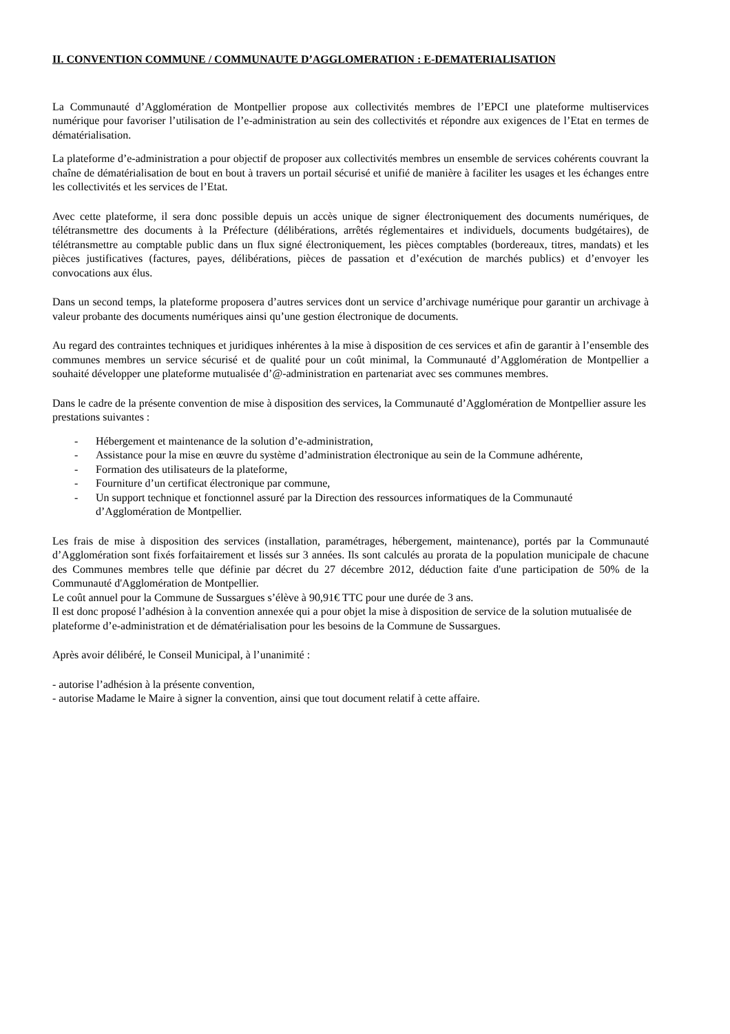II. CONVENTION COMMUNE / COMMUNAUTE D’AGGLOMERATION : E-DEMATERIALISATION
La Communauté d’Agglomération de Montpellier propose aux collectivités membres de l’EPCI une plateforme multiservices numérique pour favoriser l’utilisation de l’e-administration au sein des collectivités et répondre aux exigences de l’Etat en termes de dématérialisation.
La plateforme d’e-administration a pour objectif de proposer aux collectivités membres un ensemble de services cohérents couvrant la chaîne de dématérialisation de bout en bout à travers un portail sécurisé et unifié de manière à faciliter les usages et les échanges entre les collectivités et les services de l’Etat.
Avec cette plateforme, il sera donc possible depuis un accès unique de signer électroniquement des documents numériques, de télétransmettre des documents à la Préfecture (délibérations, arrêtés réglementaires et individuels, documents budgétaires), de télétransmettre au comptable public dans un flux signé électroniquement, les pièces comptables (bordereaux, titres, mandats) et les pièces justificatives (factures, payes, délibérations, pièces de passation et d’exécution de marchés publics) et d’envoyer les convocations aux élus.
Dans un second temps, la plateforme proposera d’autres services dont un service d’archivage numérique pour garantir un archivage à valeur probante des documents numériques ainsi qu’une gestion électronique de documents.
Au regard des contraintes techniques et juridiques inhérentes à la mise à disposition de ces services et afin de garantir à l’ensemble des communes membres un service sécurisé et de qualité pour un coût minimal, la Communauté d’Agglomération de Montpellier a souhaité développer une plateforme mutualisée d’@-administration en partenariat avec ses communes membres.
Dans le cadre de la présente convention de mise à disposition des services, la Communauté d’Agglomération de Montpellier assure les prestations suivantes :
- Hébergement et maintenance de la solution d’e-administration,
- Assistance pour la mise en œuvre du système d’administration électronique au sein de la Commune adhérente,
- Formation des utilisateurs de la plateforme,
- Fourniture d’un certificat électronique par commune,
- Un support technique et fonctionnel assuré par la Direction des ressources informatiques de la Communauté d’Agglomération de Montpellier.
Les frais de mise à disposition des services (installation, paramétrages, hébergement, maintenance), portés par la Communauté d’Agglomération sont fixés forfaitairement et lissés sur 3 années. Ils sont calculés au prorata de la population municipale de chacune des Communes membres telle que définie par décret du 27 décembre 2012, déduction faite d'une participation de 50% de la Communauté d'Agglomération de Montpellier.
Le coût annuel pour la Commune de Sussargues s’élève à 90,91€ TTC pour une durée de 3 ans.
Il est donc proposé l’adhésion à la convention annexée qui a pour objet la mise à disposition de service de la solution mutualisée de plateforme d’e-administration et de dématérialisation pour les besoins de la Commune de Sussargues.
Après avoir délibéré, le Conseil Municipal, à l’unanimité :
- autorise l’adhésion à la présente convention,
- autorise Madame le Maire à signer la convention, ainsi que tout document relatif à cette affaire.